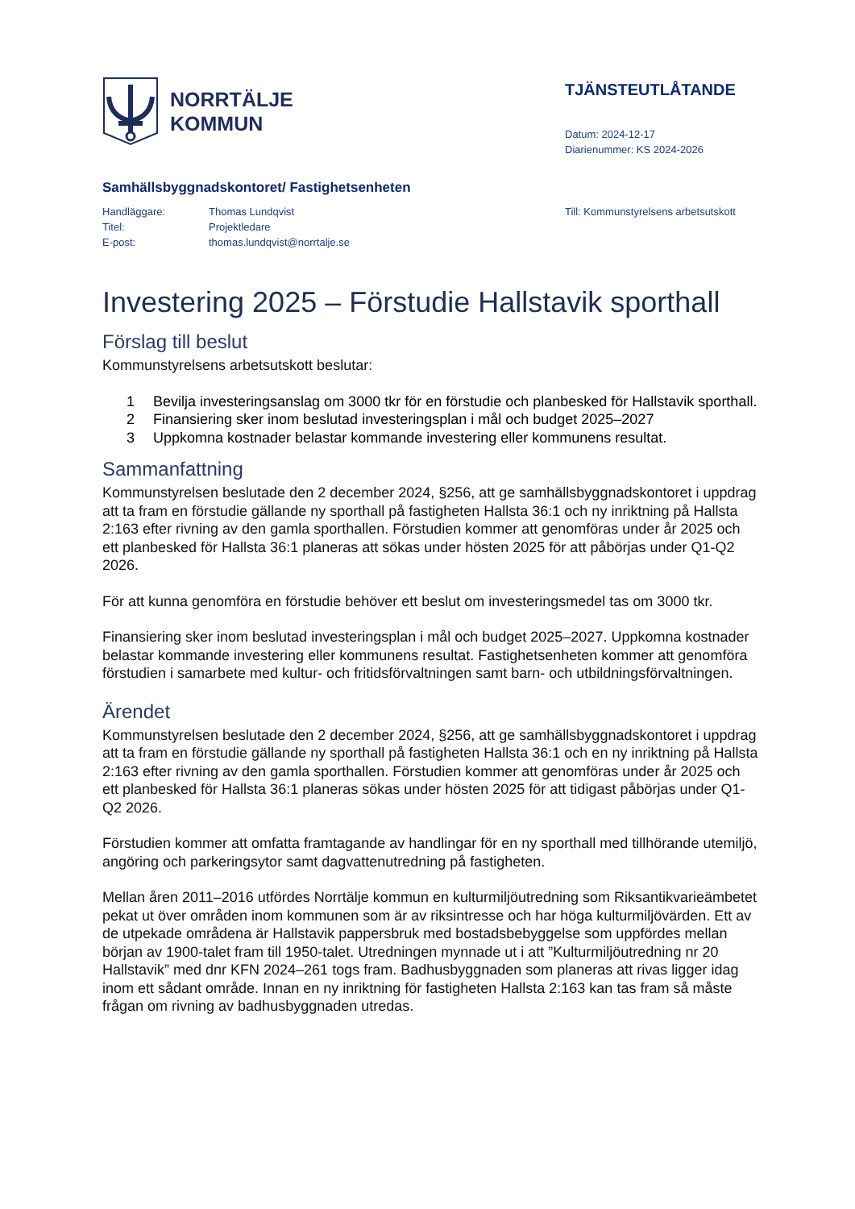NORRTÄLJE
KOMMUN
TJÄNSTEUTLÅTANDE
Datum: 2024-12-17
Diarienummer: KS 2024-2026
Samhällsbyggnadskontoret/ Fastighetsenheten
| Handläggare: | Thomas Lundqvist |
| Titel: | Projektledare |
| E-post: | thomas.lundqvist@norrtalje.se |
Till: Kommunstyrelsens arbetsutskott
Investering 2025 – Förstudie Hallstavik sporthall
Förslag till beslut
Kommunstyrelsens arbetsutskott beslutar:
1 Bevilja investeringsanslag om 3000 tkr för en förstudie och planbesked för Hallstavik sporthall.
2 Finansiering sker inom beslutad investeringsplan i mål och budget 2025–2027
3 Uppkomna kostnader belastar kommande investering eller kommunens resultat.
Sammanfattning
Kommunstyrelsen beslutade den 2 december 2024, §256, att ge samhällsbyggnadskontoret i uppdrag att ta fram en förstudie gällande ny sporthall på fastigheten Hallsta 36:1 och ny inriktning på Hallsta 2:163 efter rivning av den gamla sporthallen. Förstudien kommer att genomföras under år 2025 och ett planbesked för Hallsta 36:1 planeras att sökas under hösten 2025 för att påbörjas under Q1-Q2 2026.
För att kunna genomföra en förstudie behöver ett beslut om investeringsmedel tas om 3000 tkr.
Finansiering sker inom beslutad investeringsplan i mål och budget 2025–2027. Uppkomna kostnader belastar kommande investering eller kommunens resultat. Fastighetsenheten kommer att genomföra förstudien i samarbete med kultur- och fritidsförvaltningen samt barn- och utbildningsförvaltningen.
Ärendet
Kommunstyrelsen beslutade den 2 december 2024, §256, att ge samhällsbyggnadskontoret i uppdrag att ta fram en förstudie gällande ny sporthall på fastigheten Hallsta 36:1 och en ny inriktning på Hallsta 2:163 efter rivning av den gamla sporthallen. Förstudien kommer att genomföras under år 2025 och ett planbesked för Hallsta 36:1 planeras sökas under hösten 2025 för att tidigast påbörjas under Q1-Q2 2026.
Förstudien kommer att omfatta framtagande av handlingar för en ny sporthall med tillhörande utemiljö, angöring och parkeringsytor samt dagvattenutredning på fastigheten.
Mellan åren 2011–2016 utfördes Norrtälje kommun en kulturmiljöutredning som Riksantikvarieämbetet pekat ut över områden inom kommunen som är av riksintresse och har höga kulturmiljövärden. Ett av de utpekade områdena är Hallstavik pappersbruk med bostadsbebyggelse som uppfördes mellan början av 1900-talet fram till 1950-talet. Utredningen mynnade ut i att ”Kulturmiljöutredning nr 20 Hallstavik” med dnr KFN 2024–261 togs fram. Badhusbyggnaden som planeras att rivas ligger idag inom ett sådant område. Innan en ny inriktning för fastigheten Hallsta 2:163 kan tas fram så måste frågan om rivning av badhusbyggnaden utredas.